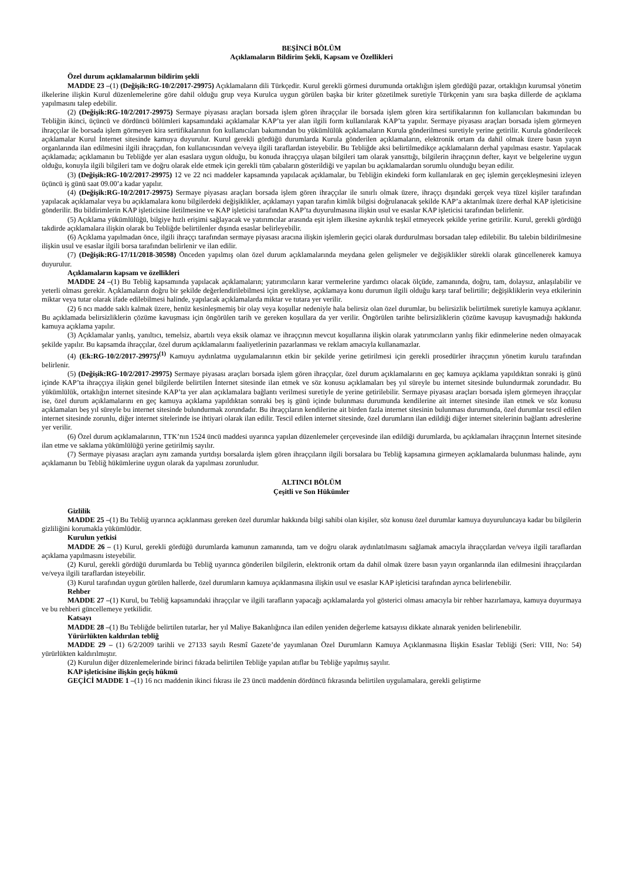BEŞİNCİ BÖLÜM
Açıklamaların Bildirim Şekli, Kapsam ve Özellikleri
Özel durum açıklamalarının bildirim şekli
MADDE 23 –(1) (Değişik:RG-10/2/2017-29975) Açıklamaların dili Türkçedir. Kurul gerekli görmesi durumunda ortaklığın işlem gördüğü pazar, ortaklığın kurumsal yönetim ilkelerine ilişkin Kurul düzenlemelerine göre dahil olduğu grup veya Kurulca uygun görülen başka bir kriter gözetilmek suretiyle Türkçenin yanı sıra başka dillerde de açıklama yapılmasını talep edebilir.
(2) (Değişik:RG-10/2/2017-29975) Sermaye piyasası araçları borsada işlem gören ihraççılar ile borsada işlem gören kira sertifikalarının fon kullanıcıları bakımından bu Tebliğin ikinci, üçüncü ve dördüncü bölümleri kapsamındaki açıklamalar KAP’ta yer alan ilgili form kullanılarak KAP’ta yapılır. Sermaye piyasası araçları borsada işlem görmeyen ihraççılar ile borsada işlem görmeyen kira sertifikalarının fon kullanıcıları bakımından bu yükümlülük açıklamaların Kurula gönderilmesi suretiyle yerine getirilir. Kurula gönderilecek açıklamalar Kurul İnternet sitesinde kamuya duyurulur. Kurul gerekli gördüğü durumlarda Kurula gönderilen açıklamaların, elektronik ortam da dahil olmak üzere basın yayın organlarında ilan edilmesini ilgili ihraççıdan, fon kullanıcısından ve/veya ilgili taraflardan isteyebilir. Bu Tebliğde aksi belirtilmedikçe açıklamaların derhal yapılması esastır. Yapılacak açıklamada; açıklamanın bu Tebliğde yer alan esaslara uygun olduğu, bu konuda ihraççıya ulaşan bilgileri tam olarak yansıttığı, bilgilerin ihraççının defter, kayıt ve belgelerine uygun olduğu, konuyla ilgili bilgileri tam ve doğru olarak elde etmek için gerekli tüm çabaların gösterildiği ve yapılan bu açıklamalardan sorumlu olunduğu beyan edilir.
(3) (Değişik:RG-10/2/2017-29975) 12 ve 22 nci maddeler kapsamında yapılacak açıklamalar, bu Tebliğin ekindeki form kullanılarak en geç işlemin gerçekleşmesini izleyen üçüncü iş günü saat 09.00’a kadar yapılır.
(4) (Değişik:RG-10/2/2017-29975) Sermaye piyasası araçları borsada işlem gören ihraççılar ile sınırlı olmak üzere, ihraççı dışındaki gerçek veya tüzel kişiler tarafından yapılacak açıklamalar veya bu açıklamalara konu bilgilerdeki değişiklikler, açıklamayı yapan tarafın kimlik bilgisi doğrulanacak şekilde KAP’a aktarılmak üzere derhal KAP işleticisine gönderilir. Bu bildirimlerin KAP işleticisine iletilmesine ve KAP işleticisi tarafından KAP’ta duyurulmasına ilişkin usul ve esaslar KAP işleticisi tarafından belirlenir.
(5) Açıklama yükümlülüğü, bilgiye hızlı erişimi sağlayacak ve yatırımcılar arasında eşit işlem ilkesine aykırılık teşkil etmeyecek şekilde yerine getirilir. Kurul, gerekli gördüğü takdirde açıklamalara ilişkin olarak bu Tebliğde belirtilenler dışında esaslar belirleyebilir.
(6) Açıklama yapılmadan önce, ilgili ihraççı tarafından sermaye piyasası aracına ilişkin işlemlerin geçici olarak durdurulması borsadan talep edilebilir. Bu talebin bildirilmesine ilişkin usul ve esaslar ilgili borsa tarafından belirlenir ve ilan edilir.
(7) (Değişik:RG-17/11/2018-30598) Önceden yapılmış olan özel durum açıklamalarında meydana gelen gelişmeler ve değişiklikler sürekli olarak güncellenerek kamuya duyurulur.
Açıklamaların kapsam ve özellikleri
MADDE 24 –(1) Bu Tebliğ kapsamında yapılacak açıklamaların; yatırımcıların karar vermelerine yardımcı olacak ölçüde, zamanında, doğru, tam, dolaysız, anlaşılabilir ve yeterli olması gerekir. Açıklamaların doğru bir şekilde değerlendirilebilmesi için gerekliyse, açıklamaya konu durumun ilgili olduğu karşı taraf belirtilir; değişikliklerin veya etkilerinin miktar veya tutar olarak ifade edilebilmesi halinde, yapılacak açıklamalarda miktar ve tutara yer verilir.
(2) 6 ncı madde saklı kalmak üzere, henüz kesinleşmemiş bir olay veya koşullar nedeniyle hala belirsiz olan özel durumlar, bu belirsizlik belirtilmek suretiyle kamuya açıklanır. Bu açıklamada belirsizliklerin çözüme kavuşması için öngörülen tarih ve gereken koşullara da yer verilir. Öngörülen tarihte belirsizliklerin çözüme kavuşup kavuşmadığı hakkında kamuya açıklama yapılır.
(3) Açıklamalar yanlış, yanıltıcı, temelsiz, abartılı veya eksik olamaz ve ihraççının mevcut koşullarına ilişkin olarak yatırımcıların yanlış fikir edinmelerine neden olmayacak şekilde yapılır. Bu kapsamda ihraççılar, özel durum açıklamalarını faaliyetlerinin pazarlanması ve reklam amacıyla kullanamazlar.
(4) (Ek:RG-10/2/2017-29975)<sup>(1)</sup> Kamuyu aydınlatma uygulamalarının etkin bir şekilde yerine getirilmesi için gerekli prosedürler ihraççının yönetim kurulu tarafından belirlenir.
(5) (Değişik:RG-10/2/2017-29975) Sermaye piyasası araçları borsada işlem gören ihraççılar, özel durum açıklamalarını en geç kamuya açıklama yapıldıktan sonraki iş günü içinde KAP’ta ihraççıya ilişkin genel bilgilerde belirtilen İnternet sitesinde ilan etmek ve söz konusu açıklamaları beş yıl süreyle bu internet sitesinde bulundurmak zorundadır. Bu yükümlülük, ortaklığın internet sitesinde KAP’ta yer alan açıklamalara bağlantı verilmesi suretiyle de yerine getirilebilir. Sermaye piyasası araçları borsada işlem görmeyen ihraççılar ise, özel durum açıklamalarını en geç kamuya açıklama yapıldıktan sonraki beş iş günü içinde bulunması durumunda kendilerine ait internet sitesinde ilan etmek ve söz konusu açıklamaları beş yıl süreyle bu internet sitesinde bulundurmak zorundadır. Bu ihraççıların kendilerine ait birden fazla internet sitesinin bulunması durumunda, özel durumlar tescil edilen internet sitesinde zorunlu, diğer internet sitelerinde ise ihtiyari olarak ilan edilir. Tescil edilen internet sitesinde, özel durumların ilan edildiği diğer internet sitelerinin bağlantı adreslerine yer verilir.
(6) Özel durum açıklamalarının, TTK’nın 1524 üncü maddesi uyarınca yapılan düzenlemeler çerçevesinde ilan edildiği durumlarda, bu açıklamaları ihraççının İnternet sitesinde ilan etme ve saklama yükümlülüğü yerine getirilmiş sayılır.
(7) Sermaye piyasası araçları aynı zamanda yurtdışı borsalarda işlem gören ihraççıların ilgili borsalara bu Tebliğ kapsamına girmeyen açıklamalarda bulunması halinde, aynı açıklamanın bu Tebliğ hükümlerine uygun olarak da yapılması zorunludur.
ALTINCI BÖLÜM
Çeşitli ve Son Hükümler
Gizlilik
MADDE 25 –(1) Bu Tebliğ uyarınca açıklanması gereken özel durumlar hakkında bilgi sahibi olan kişiler, söz konusu özel durumlar kamuya duyuruluncaya kadar bu bilgilerin gizliliğini korumakla yükümlüdür.
Kurulun yetkisi
MADDE 26 – (1) Kurul, gerekli gördüğü durumlarda kamunun zamanında, tam ve doğru olarak aydınlatılmasını sağlamak amacıyla ihraççılardan ve/veya ilgili taraflardan açıklama yapılmasını isteyebilir.
(2) Kurul, gerekli gördüğü durumlarda bu Tebliğ uyarınca gönderilen bilgilerin, elektronik ortam da dahil olmak üzere basın yayın organlarında ilan edilmesini ihraççılardan ve/veya ilgili taraflardan isteyebilir.
(3) Kurul tarafından uygun görülen hallerde, özel durumların kamuya açıklanmasına ilişkin usul ve esaslar KAP işleticisi tarafından ayrıca belirlenebilir.
Rehber
MADDE 27 –(1) Kurul, bu Tebliğ kapsamındaki ihraççılar ve ilgili tarafların yapacağı açıklamalarda yol gösterici olması amacıyla bir rehber hazırlamaya, kamuya duyurmaya ve bu rehberi güncellemeye yetkilidir.
Katsayı
MADDE 28 –(1) Bu Tebliğde belirtilen tutarlar, her yıl Maliye Bakanlığınca ilan edilen yeniden değerleme katsayısı dikkate alınarak yeniden belirlenebilir.
Yürürlükten kaldırılan tebliğ
MADDE 29 – (1) 6/2/2009 tarihli ve 27133 sayılı Resmî Gazete’de yayımlanan Özel Durumların Kamuya Açıklanmasına İlişkin Esaslar Tebliği (Seri: VIII, No: 54) yürürlükten kaldırılmıştır.
(2) Kurulun diğer düzenlemelerinde birinci fıkrada belirtilen Tebliğe yapılan atıflar bu Tebliğe yapılmış sayılır.
KAP işleticisine ilişkin geçiş hükmü
GEÇİCİ MADDE 1 –(1) 16 ncı maddenin ikinci fıkrası ile 23 üncü maddenin dördüncü fıkrasında belirtilen uygulamalara, gerekli geliştirme